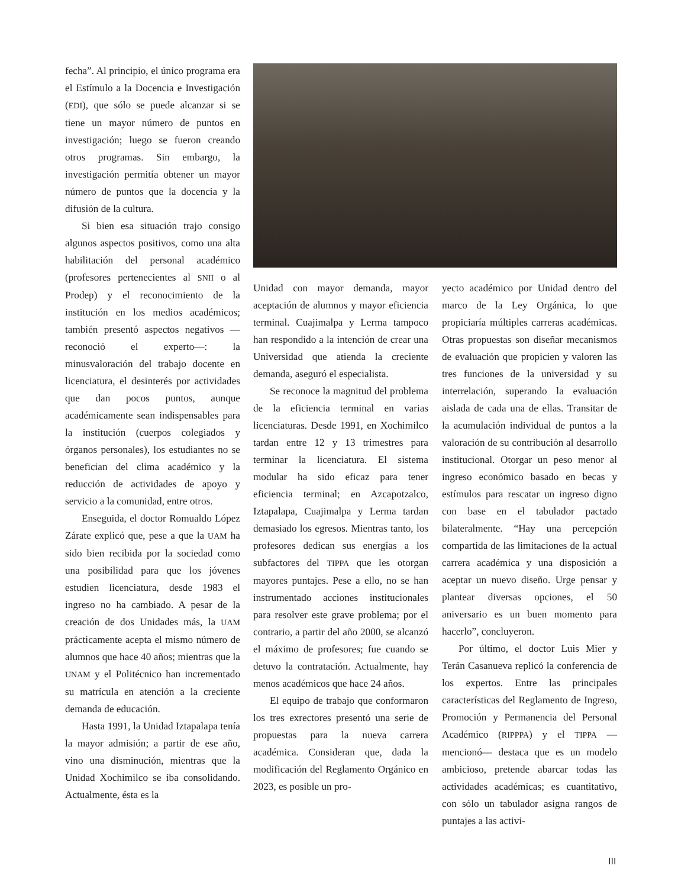fecha”. Al principio, el único programa era el Estímulo a la Docencia e Investigación (EDI), que sólo se puede alcanzar si se tiene un mayor número de puntos en investigación; luego se fueron creando otros programas. Sin embargo, la investigación permitía obtener un mayor número de puntos que la docencia y la difusión de la cultura.
Si bien esa situación trajo consigo algunos aspectos positivos, como una alta habilitación del personal académico (profesores pertenecientes al SNII o al Prodep) y el reconocimiento de la institución en los medios académicos; también presentó aspectos negativos —reconoció el experto—: la minusvaloración del trabajo docente en licenciatura, el desinterés por actividades que dan pocos puntos, aunque académicamente sean indispensables para la institución (cuerpos colegiados y órganos personales), los estudiantes no se benefician del clima académico y la reducción de actividades de apoyo y servicio a la comunidad, entre otros.
Enseguida, el doctor Romualdo López Zárate explicó que, pese a que la UAM ha sido bien recibida por la sociedad como una posibilidad para que los jóvenes estudien licenciatura, desde 1983 el ingreso no ha cambiado. A pesar de la creación de dos Unidades más, la UAM prácticamente acepta el mismo número de alumnos que hace 40 años; mientras que la UNAM y el Politécnico han incrementado su matrícula en atención a la creciente demanda de educación.
Hasta 1991, la Unidad Iztapalapa tenía la mayor admisión; a partir de ese año, vino una disminución, mientras que la Unidad Xochimilco se iba consolidando. Actualmente, ésta es la
Unidad con mayor demanda, mayor aceptación de alumnos y mayor eficiencia terminal. Cuajimalpa y Lerma tampoco han respondido a la intención de crear una Universidad que atienda la creciente demanda, aseguró el especialista.
Se reconoce la magnitud del problema de la eficiencia terminal en varias licenciaturas. Desde 1991, en Xochimilco tardan entre 12 y 13 trimestres para terminar la licenciatura. El sistema modular ha sido eficaz para tener eficiencia terminal; en Azcapotzalco, Iztapalapa, Cuajimalpa y Lerma tardan demasiado los egresos. Mientras tanto, los profesores dedican sus energías a los subfactores del TIPPA que les otorgan mayores puntajes. Pese a ello, no se han instrumentado acciones institucionales para resolver este grave problema; por el contrario, a partir del año 2000, se alcanzó el máximo de profesores; fue cuando se detuvo la contratación. Actualmente, hay menos académicos que hace 24 años.
El equipo de trabajo que conformaron los tres exrectores presentó una serie de propuestas para la nueva carrera académica. Consideran que, dada la modificación del Reglamento Orgánico en 2023, es posible un pro-
yecto académico por Unidad dentro del marco de la Ley Orgánica, lo que propiciaría múltiples carreras académicas. Otras propuestas son diseñar mecanismos de evaluación que propicien y valoren las tres funciones de la universidad y su interrelación, superando la evaluación aislada de cada una de ellas. Transitar de la acumulación individual de puntos a la valoración de su contribución al desarrollo institucional. Otorgar un peso menor al ingreso económico basado en becas y estímulos para rescatar un ingreso digno con base en el tabulador pactado bilateralmente. “Hay una percepción compartida de las limitaciones de la actual carrera académica y una disposición a aceptar un nuevo diseño. Urge pensar y plantear diversas opciones, el 50 aniversario es un buen momento para hacerlo”, concluyeron.
Por último, el doctor Luis Mier y Terán Casanueva replicó la conferencia de los expertos. Entre las principales características del Reglamento de Ingreso, Promoción y Permanencia del Personal Académico (RIPPPA) y el TIPPA —mencionó— destaca que es un modelo ambicioso, pretende abarcar todas las actividades académicas; es cuantitativo, con sólo un tabulador asigna rangos de puntajes a las activi-
III